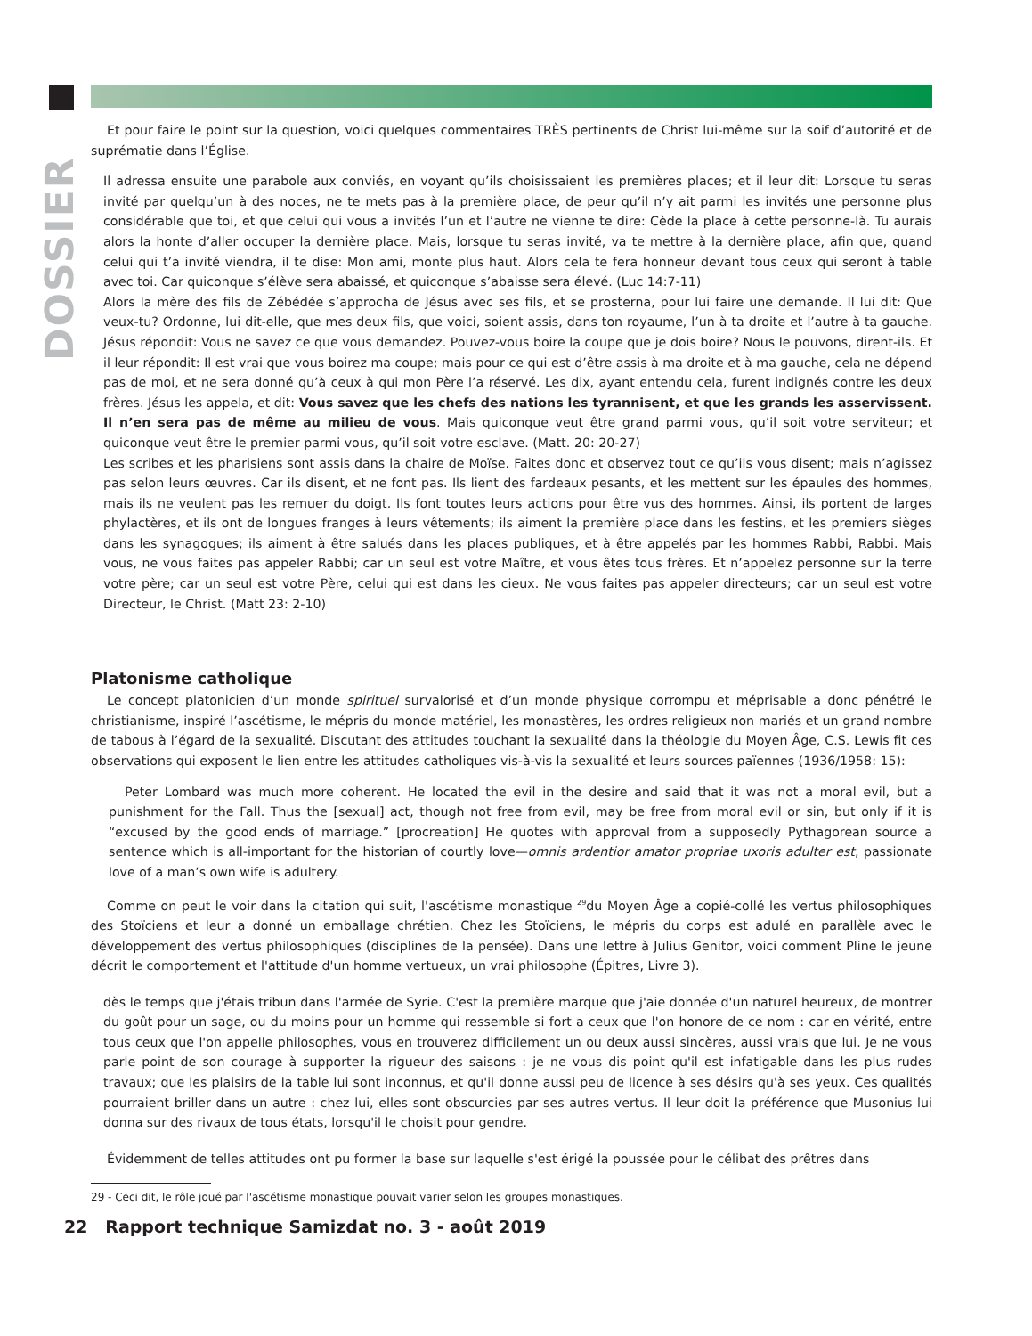DOSSIER
Et pour faire le point sur la question, voici quelques commentaires TRÈS pertinents de Christ lui-même sur la soif d’autorité et de suprématie dans l’Église.
Il adressa ensuite une parabole aux conviés, en voyant qu’ils choisissaient les premières places; et il leur dit: Lorsque tu seras invité par quelqu’un à des noces, ne te mets pas à la première place, de peur qu’il n’y ait parmi les invités une personne plus considérable que toi, et que celui qui vous a invités l’un et l’autre ne vienne te dire: Cède la place à cette personne-là. Tu aurais alors la honte d’aller occuper la dernière place. Mais, lorsque tu seras invité, va te mettre à la dernière place, afin que, quand celui qui t’a invité viendra, il te dise: Mon ami, monte plus haut. Alors cela te fera honneur devant tous ceux qui seront à table avec toi. Car quiconque s’élève sera abaissé, et quiconque s’abaisse sera élevé. (Luc 14:7-11)
Alors la mère des fils de Zébédée s’approcha de Jésus avec ses fils, et se prosterna, pour lui faire une demande. Il lui dit: Que veux-tu? Ordonne, lui dit-elle, que mes deux fils, que voici, soient assis, dans ton royaume, l’un à ta droite et l’autre à ta gauche. Jésus répondit: Vous ne savez ce que vous demandez. Pouvez-vous boire la coupe que je dois boire? Nous le pouvons, dirent-ils. Et il leur répondit: Il est vrai que vous boirez ma coupe; mais pour ce qui est d’être assis à ma droite et à ma gauche, cela ne dépend pas de moi, et ne sera donné qu’à ceux à qui mon Père l’a réservé. Les dix, ayant entendu cela, furent indignés contre les deux frères. Jésus les appela, et dit: Vous savez que les chefs des nations les tyrannisent, et que les grands les asservissent. Il n’en sera pas de même au milieu de vous. Mais quiconque veut être grand parmi vous, qu’il soit votre serviteur; et quiconque veut être le premier parmi vous, qu’il soit votre esclave. (Matt. 20: 20-27)
Les scribes et les pharisiens sont assis dans la chaire de Moïse. Faites donc et observez tout ce qu’ils vous disent; mais n’agissez pas selon leurs œuvres. Car ils disent, et ne font pas. Ils lient des fardeaux pesants, et les mettent sur les épaules des hommes, mais ils ne veulent pas les remuer du doigt. Ils font toutes leurs actions pour être vus des hommes. Ainsi, ils portent de larges phylactères, et ils ont de longues franges à leurs vêtements; ils aiment la première place dans les festins, et les premiers sièges dans les synagogues; ils aiment à être salués dans les places publiques, et à être appelés par les hommes Rabbi, Rabbi. Mais vous, ne vous faites pas appeler Rabbi; car un seul est votre Maître, et vous êtes tous frères. Et n’appelez personne sur la terre votre père; car un seul est votre Père, celui qui est dans les cieux. Ne vous faites pas appeler directeurs; car un seul est votre Directeur, le Christ. (Matt 23: 2-10)
Platonisme catholique
Le concept platonicien d’un monde spirituel survalorisé et d’un monde physique corrompu et méprisable a donc pénétré le christianisme, inspiré l’ascétisme, le mépris du monde matériel, les monastères, les ordres religieux non mariés et un grand nombre de tabous à l’égard de la sexualité. Discutant des attitudes touchant la sexualité dans la théologie du Moyen Âge, C.S. Lewis fit ces observations qui exposent le lien entre les attitudes catholiques vis-à-vis la sexualité et leurs sources païennes (1936/1958: 15):
Peter Lombard was much more coherent. He located the evil in the desire and said that it was not a moral evil, but a punishment for the Fall. Thus the [sexual] act, though not free from evil, may be free from moral evil or sin, but only if it is “excused by the good ends of marriage.” [procreation] He quotes with approval from a supposedly Pythagorean source a sentence which is all-important for the historian of courtly love—omnis ardentior amator propriae uxoris adulter est, passionate love of a man’s own wife is adultery.
Comme on peut le voir dans la citation qui suit, l'ascétisme monastique <sup>29</sup>du Moyen Âge a copié-collé les vertus philosophiques des Stoïciens et leur a donné un emballage chrétien. Chez les Stoïciens, le mépris du corps est adulé en parallèle avec le développement des vertus philosophiques (disciplines de la pensée). Dans une lettre à Julius Genitor, voici comment Pline le jeune décrit le comportement et l'attitude d'un homme vertueux, un vrai philosophe (Épitres, Livre 3).
dès le temps que j'étais tribun dans l'armée de Syrie. C'est la première marque que j'aie donnée d'un naturel heureux, de montrer du goût pour un sage, ou du moins pour un homme qui ressemble si fort a ceux que l'on honore de ce nom : car en vérité, entre tous ceux que l'on appelle philosophes, vous en trouverez difficilement un ou deux aussi sincères, aussi vrais que lui. Je ne vous parle point de son courage à supporter la rigueur des saisons : je ne vous dis point qu'il est infatigable dans les plus rudes travaux; que les plaisirs de la table lui sont inconnus, et qu'il donne aussi peu de licence à ses désirs qu'à ses yeux. Ces qualités pourraient briller dans un autre : chez lui, elles sont obscurcies par ses autres vertus. Il leur doit la préférence que Musonius lui donna sur des rivaux de tous états, lorsqu'il le choisit pour gendre.
Évidemment de telles attitudes ont pu former la base sur laquelle s'est érigé la poussée pour le célibat des prêtres dans
29 - Ceci dit, le rôle joué par l'ascétisme monastique pouvait varier selon les groupes monastiques.
22 Rapport technique Samizdat no. 3 - août 2019